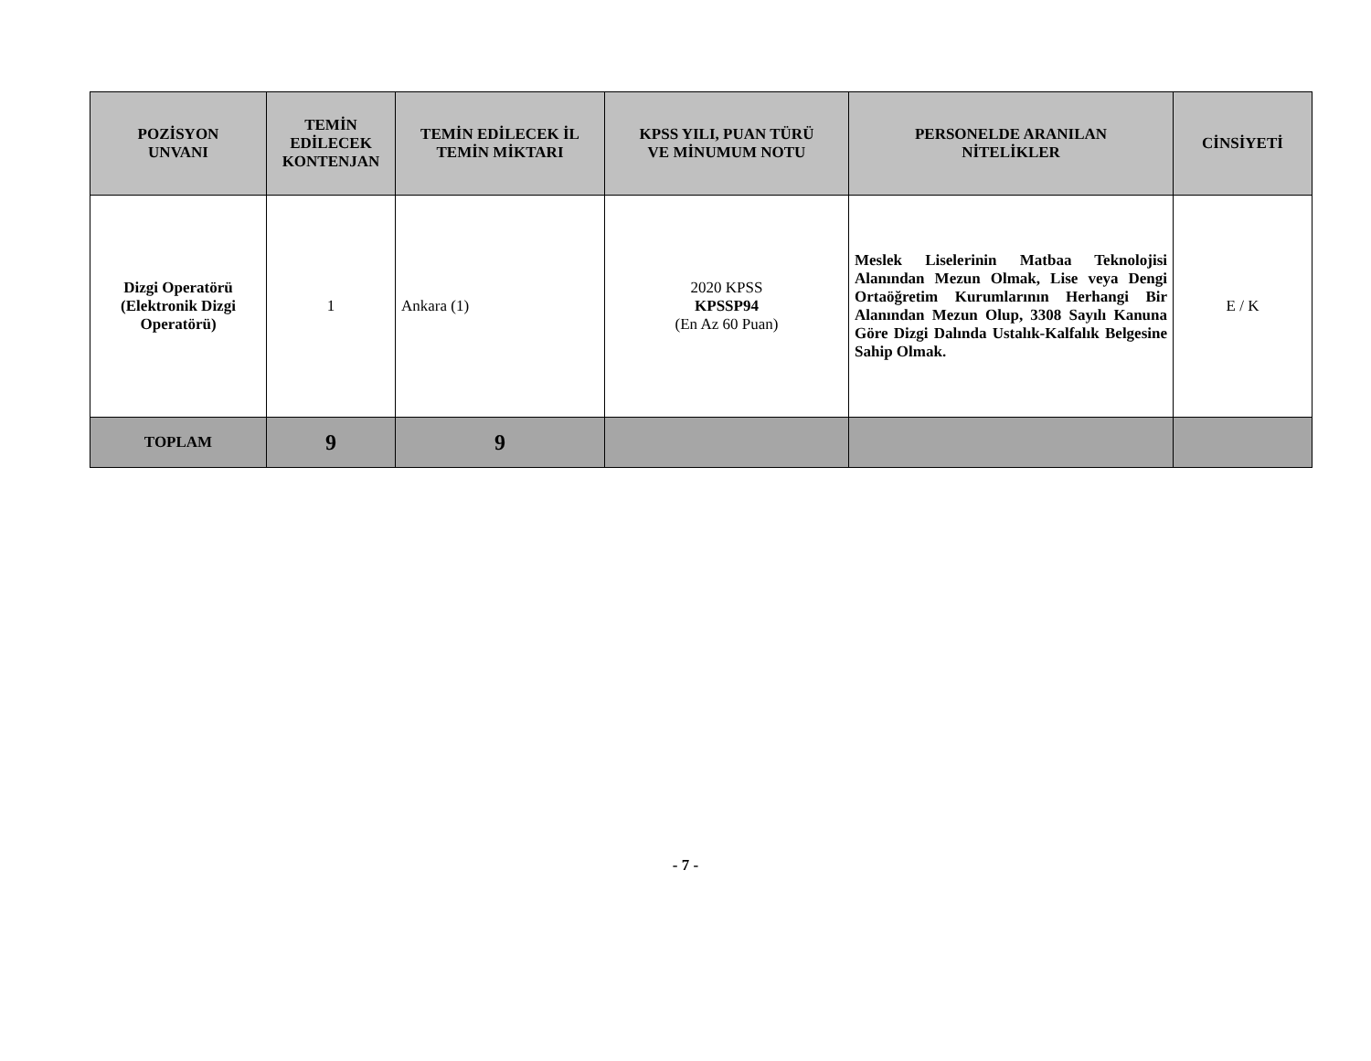| POZİSYON UNVANI | TEMİN EDİLECEK KONTENJAN | TEMİN EDİLECEK İL TEMİN MİKTARI | KPSS YILI, PUAN TÜRÜ VE MİNUMUM NOTU | PERSONELDE ARANILAN NİTELİKLER | CİNSİYETİ |
| --- | --- | --- | --- | --- | --- |
| Dizgi Operatörü (Elektronik Dizgi Operatörü) | 1 | Ankara (1) | 2020 KPSS KPSSP94 (En Az 60 Puan) | Meslek Liselerinin Matbaa Teknolojisi Alanından Mezun Olmak, Lise veya Dengi Ortaöğretim Kurumlarının Herhangi Bir Alanından Mezun Olup, 3308 Sayılı Kanuna Göre Dizgi Dalında Ustalık-Kalfalık Belgesine Sahip Olmak. | E / K |
| TOPLAM | 9 | 9 | | | |
- 7 -